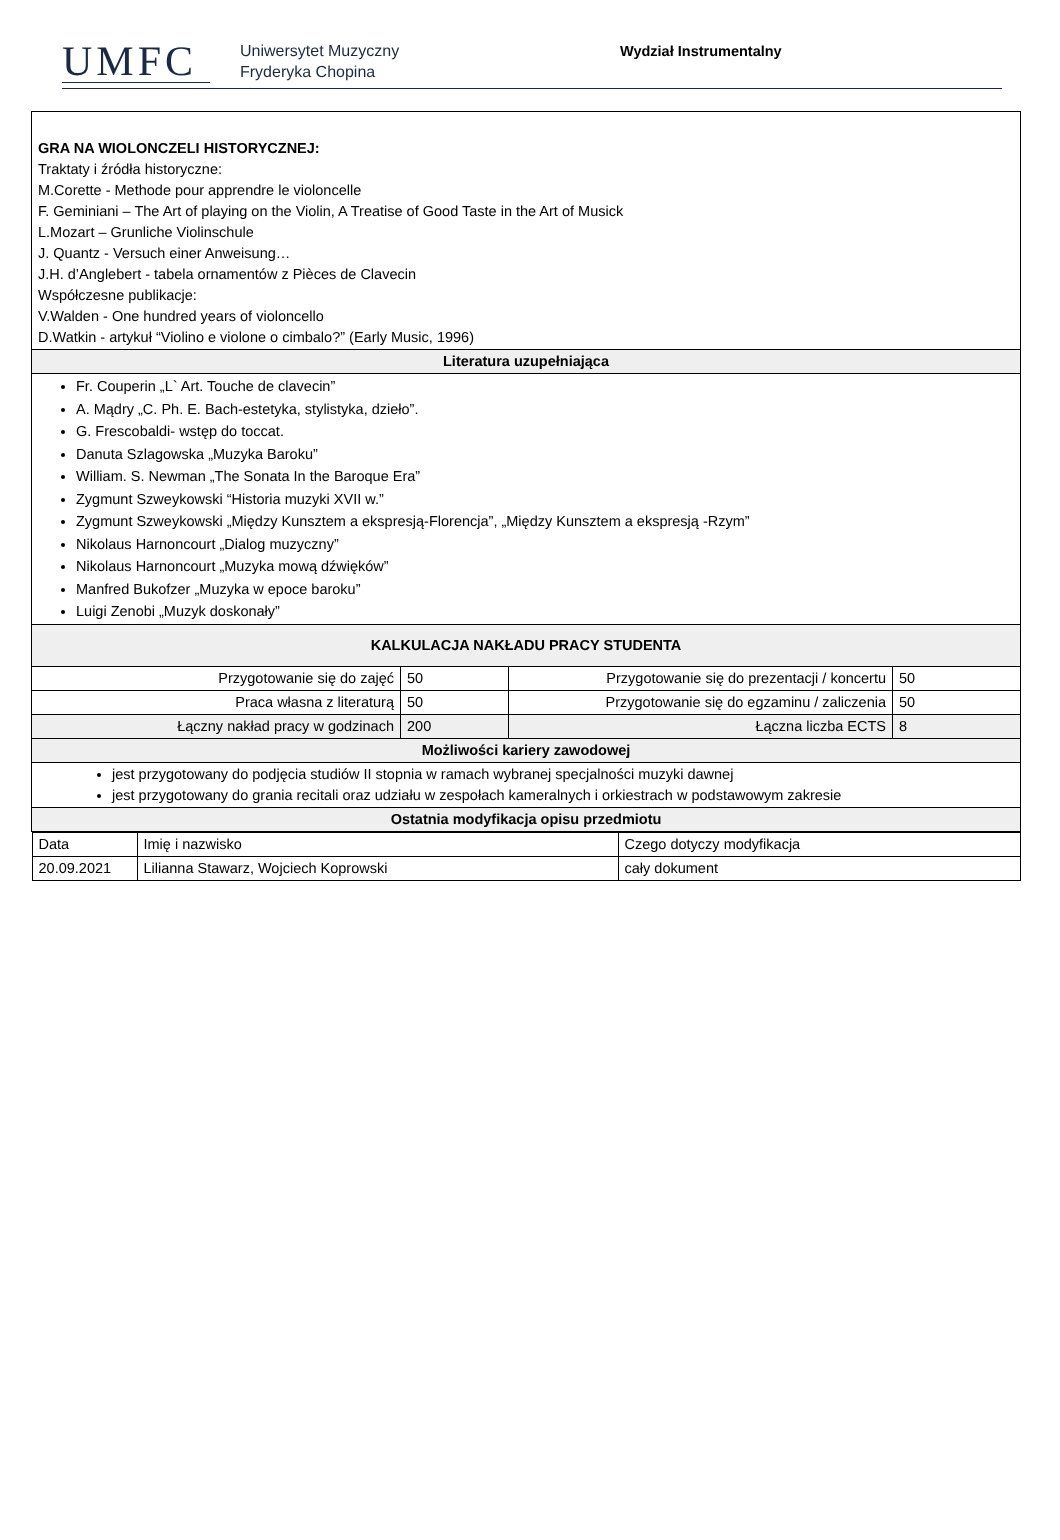UMFC
Uniwersytet Muzyczny
Fryderyka Chopina
Wydział Instrumentalny
| GRA NA WIOLONCZELI HISTORYCZNEJ: Traktaty i źródła historyczne: M.Corette - Methode pour apprendre le violoncelle F. Geminiani – The Art of playing on the Violin, A Treatise of Good Taste in the Art of Musick L.Mozart – Grunliche Violinschule J. Quantz - Versuch einer Anweisung… J.H. d’Anglebert - tabela ornamentów z Pièces de Clavecin Współczesne publikacje: V.Walden - One hundred years of violoncello D.Watkin - artykuł “Violino e violone o cimbalo?” (Early Music, 1996) | | | |
| Literatura uzupełniająca | | | |
| Fr. Couperin „L` Art. Touche de clavecin” A. Mądry „C. Ph. E. Bach-estetyka, stylistyka, dzieło”. G. Frescobaldi- wstęp do toccat. Danuta Szlagowska „Muzyka Baroku” William. S. Newman „The Sonata In the Baroque Era” Zygmunt Szweykowski “Historia muzyki XVII w.” Zygmunt Szweykowski „Między Kunsztem a ekspresją-Florencja”, „Między Kunsztem a ekspresją -Rzym” Nikolaus Harnoncourt „Dialog muzyczny” Nikolaus Harnoncourt „Muzyka mową dźwięków” Manfred Bukofzer „Muzyka w epoce baroku” Luigi Zenobi „Muzyk doskonały” | | | |
| KALKULACJA NAKŁADU PRACY STUDENTA | | | |
| Przygotowanie się do zajęć | 50 | Przygotowanie się do prezentacji / koncertu | 50 |
| Praca własna z literaturą | 50 | Przygotowanie się do egzaminu / zaliczenia | 50 |
| Łączny nakład pracy w godzinach | 200 | Łączna liczba ECTS | 8 |
| Możliwości kariery zawodowej | | | |
| jest przygotowany do podjęcia studiów II stopnia w ramach wybranej specjalności muzyki dawnej jest przygotowany do grania recitali oraz udziału w zespołach kameralnych i orkiestrach w podstawowym zakresie | | | |
| Ostatnia modyfikacja opisu przedmiotu | | | |
| / Data / Imię i nazwisko / Czego dotyczy modyfikacja / / 20.09.2021 / Lilianna Stawarz, Wojciech Koprowski / cały dokument / | | | |